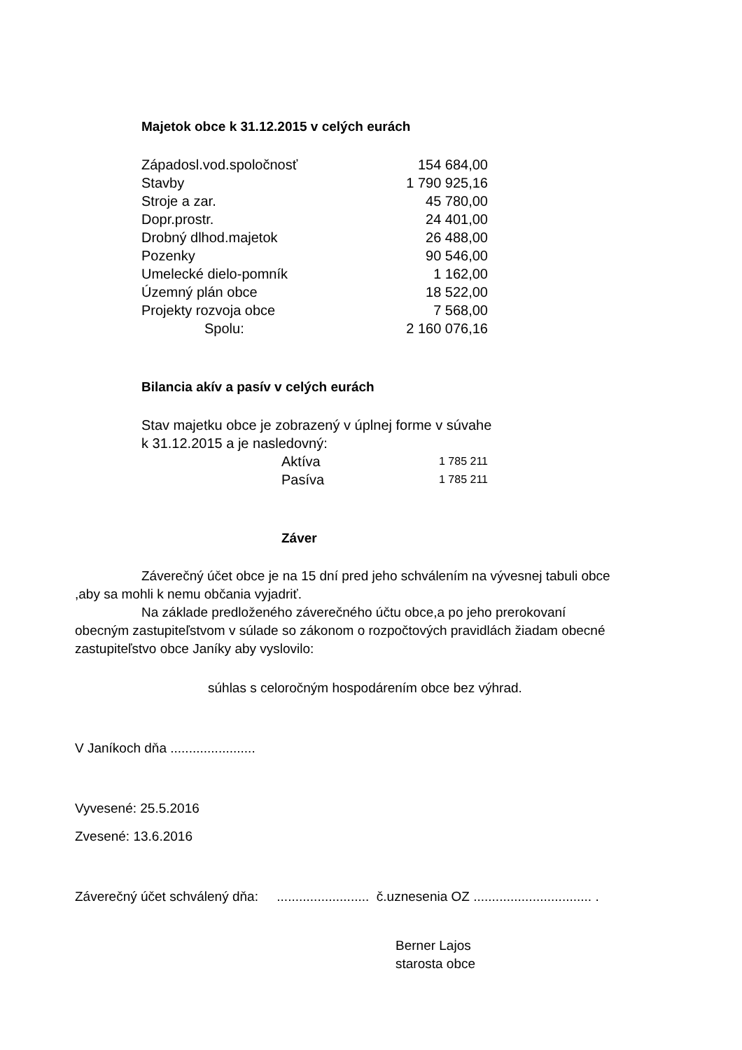Majetok obce k 31.12.2015 v celých eurách
| Západosl.vod.spoločnosť | 154 684,00 |
| Stavby | 1 790 925,16 |
| Stroje a zar. | 45 780,00 |
| Dopr.prostr. | 24 401,00 |
| Drobný dlhod.majetok | 26 488,00 |
| Pozenky | 90 546,00 |
| Umelecké dielo-pomník | 1 162,00 |
| Územný plán obce | 18 522,00 |
| Projekty rozvoja obce | 7 568,00 |
| Spolu: | 2 160 076,16 |
Bilancia akív a pasív v celých eurách
Stav majetku obce je zobrazený v úplnej forme v súvahe
k 31.12.2015 a je nasledovný:
| Aktíva | 1 785 211 |
| Pasíva | 1 785 211 |
Záver
Záverečný účet obce je na 15 dní pred jeho schválením na vývesnej tabuli obce ,aby sa mohli k nemu občania vyjadriť.
Na základe predloženého záverečného účtu obce,a po jeho prerokovaní obecným zastupiteľstvom v súlade so zákonom o rozpočtových pravidlách žiadam obecné zastupiteľstvo obce Janíky aby vyslovilo:
súhlas s celoročným hospodárením obce bez výhrad.
V Janíkoch dňa .......................
Vyvesené: 25.5.2016
Zvesené: 13.6.2016
Záverečný účet schválený dňa: ......................... č.uznesenia OZ ................................ .
Berner Lajos
starosta obce